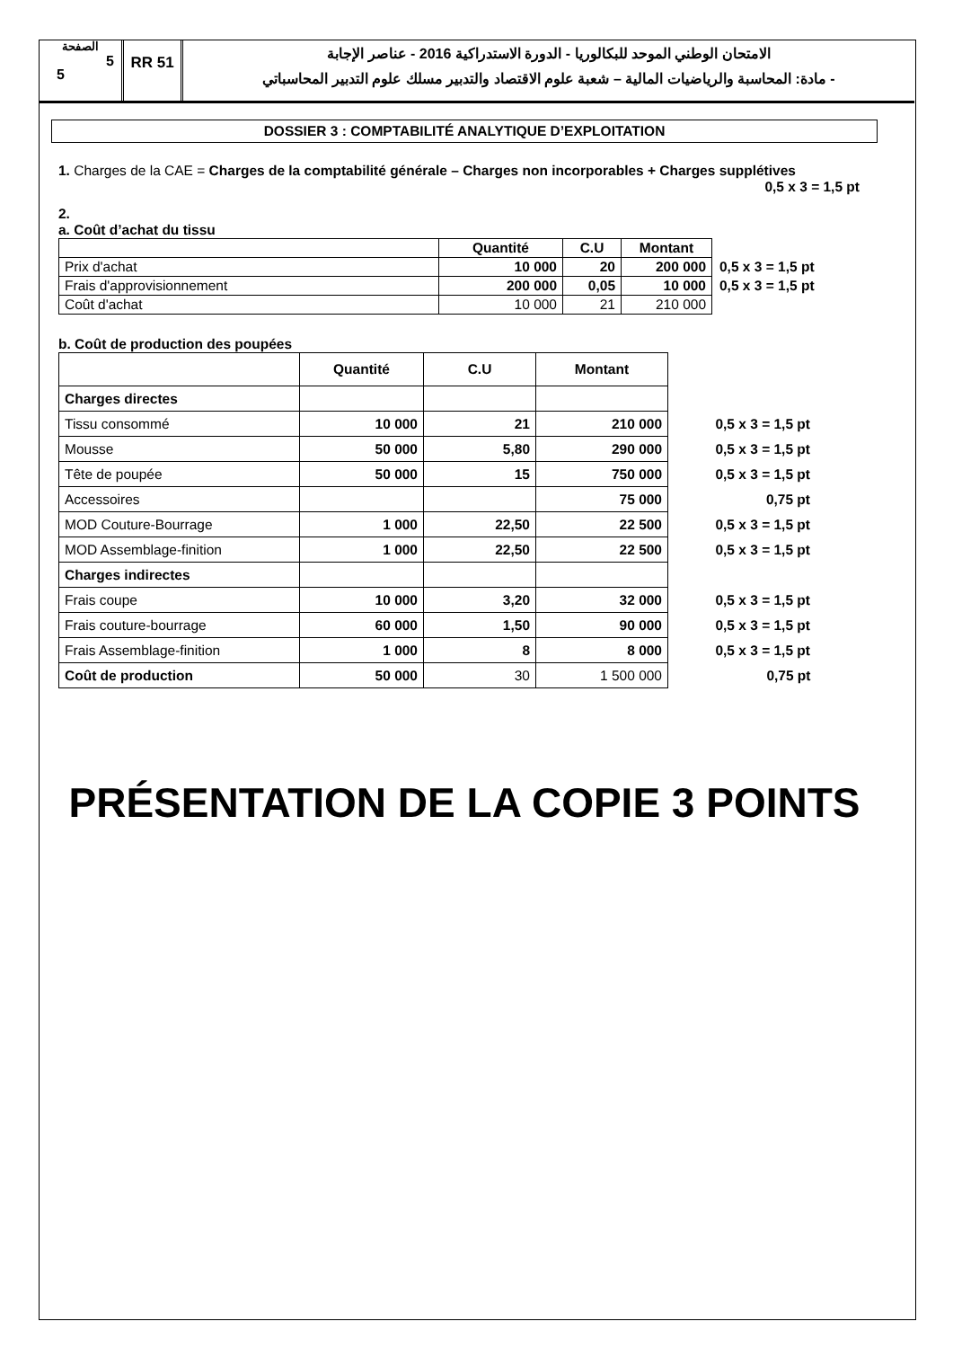الصفحة
5
5
RR 51
الامتحان الوطني الموحد للبكالوريا - الدورة الاستدراكية 2016 - عناصر الإجابة
- مادة: المحاسبة والرياضيات المالية – شعبة علوم الاقتصاد والتدبير مسلك علوم التدبير المحاسباتي
DOSSIER 3 : COMPTABILITÉ ANALYTIQUE D’EXPLOITATION
1. Charges de la CAE = Charges de la comptabilité générale – Charges non incorporables + Charges supplétives 0,5 x 3 = 1,5 pt
2.
a. Coût d’achat du tissu
| | Quantité | C.U | Montant | |
| Prix d'achat | 10 000 | 20 | 200 000 | 0,5 x 3 = 1,5 pt |
| Frais d'approvisionnement | 200 000 | 0,05 | 10 000 | 0,5 x 3 = 1,5 pt |
| Coût d'achat | 10 000 | 21 | 210 000 | |
b. Coût de production des poupées
| | Quantité | C.U | Montant | |
| Charges directes | | | | |
| Tissu consommé | 10 000 | 21 | 210 000 | 0,5 x 3 = 1,5 pt |
| Mousse | 50 000 | 5,80 | 290 000 | 0,5 x 3 = 1,5 pt |
| Tête de poupée | 50 000 | 15 | 750 000 | 0,5 x 3 = 1,5 pt |
| Accessoires | | | 75 000 | 0,75 pt |
| MOD Couture-Bourrage | 1 000 | 22,50 | 22 500 | 0,5 x 3 = 1,5 pt |
| MOD Assemblage-finition | 1 000 | 22,50 | 22 500 | 0,5 x 3 = 1,5 pt |
| Charges indirectes | | | | |
| Frais coupe | 10 000 | 3,20 | 32 000 | 0,5 x 3 = 1,5 pt |
| Frais couture-bourrage | 60 000 | 1,50 | 90 000 | 0,5 x 3 = 1,5 pt |
| Frais Assemblage-finition | 1 000 | 8 | 8 000 | 0,5 x 3 = 1,5 pt |
| Coût de production | 50 000 | 30 | 1 500 000 | 0,75 pt |
PRÉSENTATION DE LA COPIE 3 POINTS